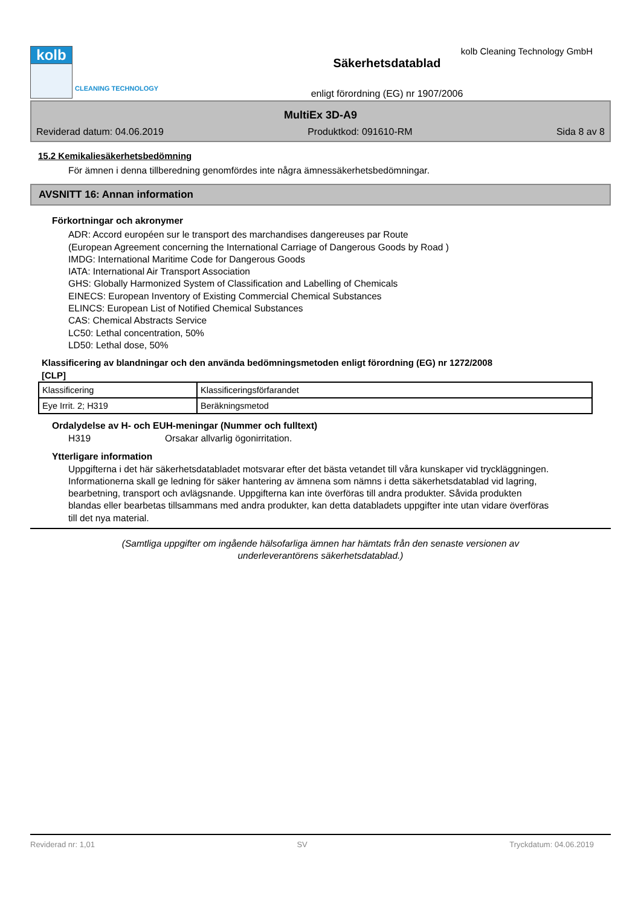kolb
CLEANING TECHNOLOGY
Säkerhetsdatablad
enligt förordning (EG) nr 1907/2006
kolb Cleaning Technology GmbH
MultiEx 3D-A9
Reviderad datum: 04.06.2019 Produktkod: 091610-RM Sida 8 av 8
15.2 Kemikaliesäkerhetsbedömning
För ämnen i denna tillberedning genomfördes inte några ämnessäkerhetsbedömningar.
AVSNITT 16: Annan information
Förkortningar och akronymer
ADR: Accord européen sur le transport des marchandises dangereuses par Route
(European Agreement concerning the International Carriage of Dangerous Goods by Road )
IMDG: International Maritime Code for Dangerous Goods
IATA: International Air Transport Association
GHS: Globally Harmonized System of Classification and Labelling of Chemicals
EINECS: European Inventory of Existing Commercial Chemical Substances
ELINCS: European List of Notified Chemical Substances
CAS: Chemical Abstracts Service
LC50: Lethal concentration, 50%
LD50: Lethal dose, 50%
Klassificering av blandningar och den använda bedömningsmetoden enligt förordning (EG) nr 1272/2008
[CLP]
| Klassificering | Klassificeringsförfarandet |
| Eye Irrit. 2; H319 | Beräkningsmetod |
Ordalydelse av H- och EUH-meningar (Nummer och fulltext)
H319 Orsakar allvarlig ögonirritation.
Ytterligare information
Uppgifterna i det här säkerhetsdatabladet motsvarar efter det bästa vetandet till våra kunskaper vid tryckläggningen. Informationerna skall ge ledning för säker hantering av ämnena som nämns i detta säkerhetsdatablad vid lagring, bearbetning, transport och avlägsnande. Uppgifterna kan inte överföras till andra produkter. Såvida produkten blandas eller bearbetas tillsammans med andra produkter, kan detta databladets uppgifter inte utan vidare överföras till det nya material.
(Samtliga uppgifter om ingående hälsofarliga ämnen har hämtats från den senaste versionen av
underleverantörens säkerhetsdatablad.)
Reviderad nr: 1,01 SV Tryckdatum: 04.06.2019